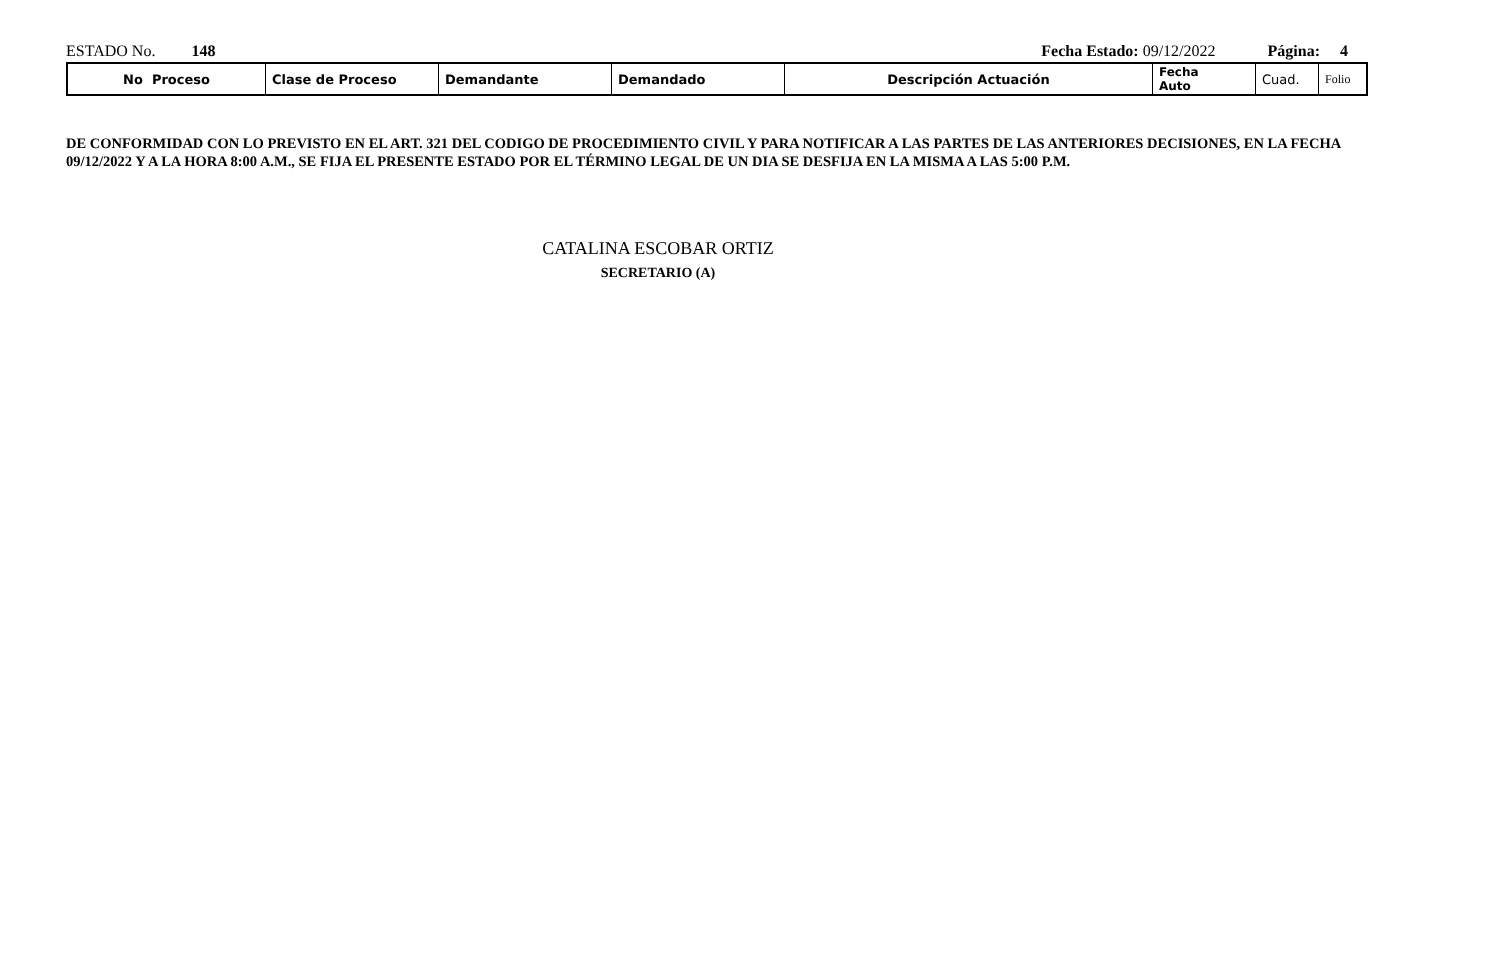ESTADO No. 148 Fecha Estado: 09/12/2022 Página: 4
| No Proceso | Clase de Proceso | Demandante | Demandado | Descripción Actuación | Fecha Auto | Cuad. | Folio |
| --- | --- | --- | --- | --- | --- | --- | --- |
DE CONFORMIDAD CON LO PREVISTO EN EL ART. 321 DEL CODIGO DE PROCEDIMIENTO CIVIL Y PARA NOTIFICAR A LAS PARTES DE LAS ANTERIORES DECISIONES, EN LA FECHA 09/12/2022 Y A LA HORA 8:00 A.M., SE FIJA EL PRESENTE ESTADO POR EL TÉRMINO LEGAL DE UN DIA SE DESFIJA EN LA MISMA A LAS 5:00 P.M.
CATALINA ESCOBAR ORTIZ
SECRETARIO (A)